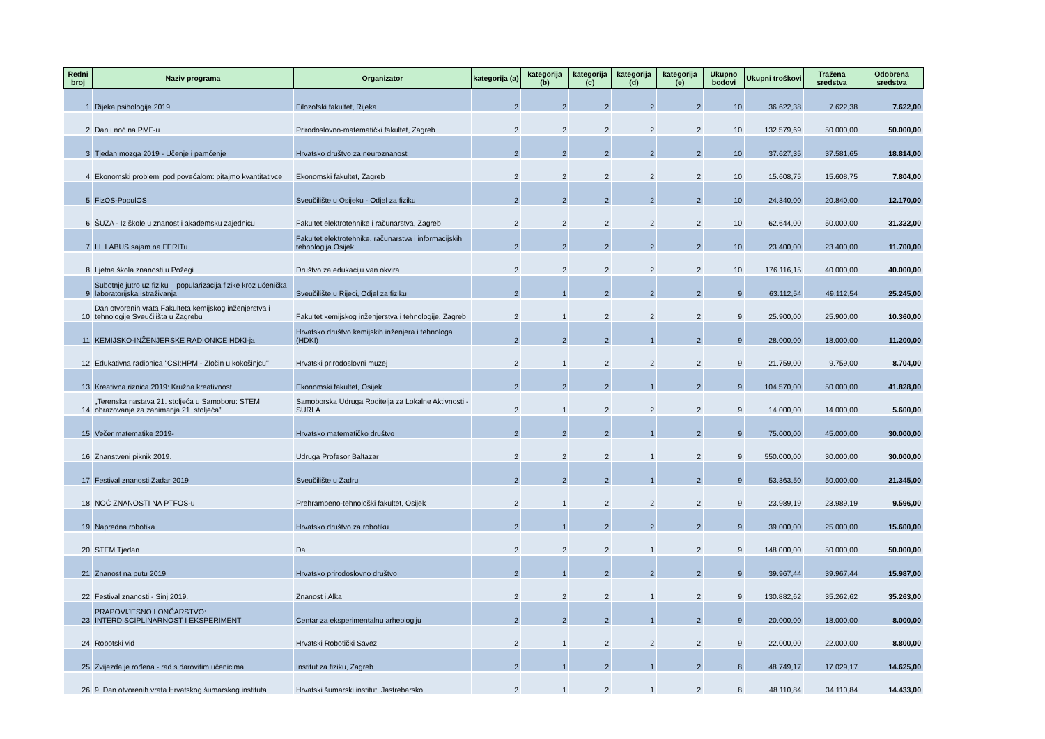| Redni broj | Naziv programa | Organizator | kategorija (a) | kategorija (b) | kategorija (c) | kategorija (d) | kategorija (e) | Ukupno bodovi | Ukupni troškovi | Tražena sredstva | Odobrena sredstva |
| --- | --- | --- | --- | --- | --- | --- | --- | --- | --- | --- | --- |
| 1 | Rijeka psihologije 2019. | Filozofski fakultet, Rijeka | 2 | 2 | 2 | 2 | 2 | 10 | 36.622,38 | 7.622,38 | 7.622,00 |
| 2 | Dan i noć na PMF-u | Prirodoslovno-matematički fakultet, Zagreb | 2 | 2 | 2 | 2 | 2 | 10 | 132.579,69 | 50.000,00 | 50.000,00 |
| 3 | Tjedan mozga 2019 - Učenje i pamćenje | Hrvatsko društvo za neuroznanost | 2 | 2 | 2 | 2 | 2 | 10 | 37.627,35 | 37.581,65 | 18.814,00 |
| 4 | Ekonomski problemi pod povećalom: pitajmo kvantitativce | Ekonomski fakultet, Zagreb | 2 | 2 | 2 | 2 | 2 | 10 | 15.608,75 | 15.608,75 | 7.804,00 |
| 5 | FizOS-PopulOS | Sveučilište u Osijeku - Odjel za fiziku | 2 | 2 | 2 | 2 | 2 | 10 | 24.340,00 | 20.840,00 | 12.170,00 |
| 6 | ŠUZA - Iz škole u znanost i akademsku zajednicu | Fakultet elektrotehnike i računarstva, Zagreb | 2 | 2 | 2 | 2 | 2 | 10 | 62.644,00 | 50.000,00 | 31.322,00 |
| 7 | III. LABUS sajam na FERITu | Fakultet elektrotehnike, računarstva i informacijskih tehnologija Osijek | 2 | 2 | 2 | 2 | 2 | 10 | 23.400,00 | 23.400,00 | 11.700,00 |
| 8 | Ljetna škola znanosti u Požegi | Društvo za edukaciju van okvira | 2 | 2 | 2 | 2 | 2 | 10 | 176.116,15 | 40.000,00 | 40.000,00 |
| 9 | Subotnje jutro uz fiziku – popularizacija fizike kroz učenička laboratorijska istraživanja | Sveučilište u Rijeci, Odjel za fiziku | 2 | 1 | 2 | 2 | 2 | 9 | 63.112,54 | 49.112,54 | 25.245,00 |
| 10 | Dan otvorenih vrata Fakulteta kemijskog inženjerstva i tehnologije Sveučilišta u Zagrebu | Fakultet kemijskog inženjerstva i tehnologije, Zagreb | 2 | 1 | 2 | 2 | 2 | 9 | 25.900,00 | 25.900,00 | 10.360,00 |
| 11 | KEMIJSKO-INŽENJERSKE RADIONICE HDKI-ja | Hrvatsko društvo kemijskih inženjera i tehnologa (HDKI) | 2 | 2 | 2 | 1 | 2 | 9 | 28.000,00 | 18.000,00 | 11.200,00 |
| 12 | Edukativna radionica "CSI:HPM - Zločin u kokošinjcu" | Hrvatski prirodoslovni muzej | 2 | 1 | 2 | 2 | 2 | 9 | 21.759,00 | 9.759,00 | 8.704,00 |
| 13 | Kreativna riznica 2019: Kružna kreativnost | Ekonomski fakultet, Osijek | 2 | 2 | 2 | 1 | 2 | 9 | 104.570,00 | 50.000,00 | 41.828,00 |
| 14 | „Terenska nastava 21. stoljeća u Samoboru: STEM obrazovanje za zanimanja 21. stoljeća” | Samoborska Udruga Roditelja za Lokalne Aktivnosti - SURLA | 2 | 1 | 2 | 2 | 2 | 9 | 14.000,00 | 14.000,00 | 5.600,00 |
| 15 | Večer matematike 2019- | Hrvatsko matematičko društvo | 2 | 2 | 2 | 1 | 2 | 9 | 75.000,00 | 45.000,00 | 30.000,00 |
| 16 | Znanstveni piknik 2019. | Udruga Profesor Baltazar | 2 | 2 | 2 | 1 | 2 | 9 | 550.000,00 | 30.000,00 | 30.000,00 |
| 17 | Festival znanosti Zadar 2019 | Sveučilište u Zadru | 2 | 2 | 2 | 1 | 2 | 9 | 53.363,50 | 50.000,00 | 21.345,00 |
| 18 | NOĆ ZNANOSTI NA PTFOS-u | Prehrambeno-tehnološki fakultet, Osijek | 2 | 1 | 2 | 2 | 2 | 9 | 23.989,19 | 23.989,19 | 9.596,00 |
| 19 | Napredna robotika | Hrvatsko društvo za robotiku | 2 | 1 | 2 | 2 | 2 | 9 | 39.000,00 | 25.000,00 | 15.600,00 |
| 20 | STEM Tjedan | Da | 2 | 2 | 2 | 1 | 2 | 9 | 148.000,00 | 50.000,00 | 50.000,00 |
| 21 | Znanost na putu 2019 | Hrvatsko prirodoslovno društvo | 2 | 1 | 2 | 2 | 2 | 9 | 39.967,44 | 39.967,44 | 15.987,00 |
| 22 | Festival znanosti - Sinj 2019. | Znanost i Alka | 2 | 2 | 2 | 1 | 2 | 9 | 130.882,62 | 35.262,62 | 35.263,00 |
| 23 | PRAPOVIJESNO LONČARSTVO: INTERDISCIPLINARNOST I EKSPERIMENT | Centar za eksperimentalnu arheologiju | 2 | 2 | 2 | 1 | 2 | 9 | 20.000,00 | 18.000,00 | 8.000,00 |
| 24 | Robotski vid | Hrvatski Robotički Savez | 2 | 1 | 2 | 2 | 2 | 9 | 22.000,00 | 22.000,00 | 8.800,00 |
| 25 | Zvijezda je rođena - rad s darovitim učenicima | Institut za fiziku, Zagreb | 2 | 1 | 2 | 1 | 2 | 8 | 48.749,17 | 17.029,17 | 14.625,00 |
| 26 | 9. Dan otvorenih vrata Hrvatskog šumarskog instituta | Hrvatski šumarski institut, Jastrebarsko | 2 | 1 | 2 | 1 | 2 | 8 | 48.110,84 | 34.110,84 | 14.433,00 |